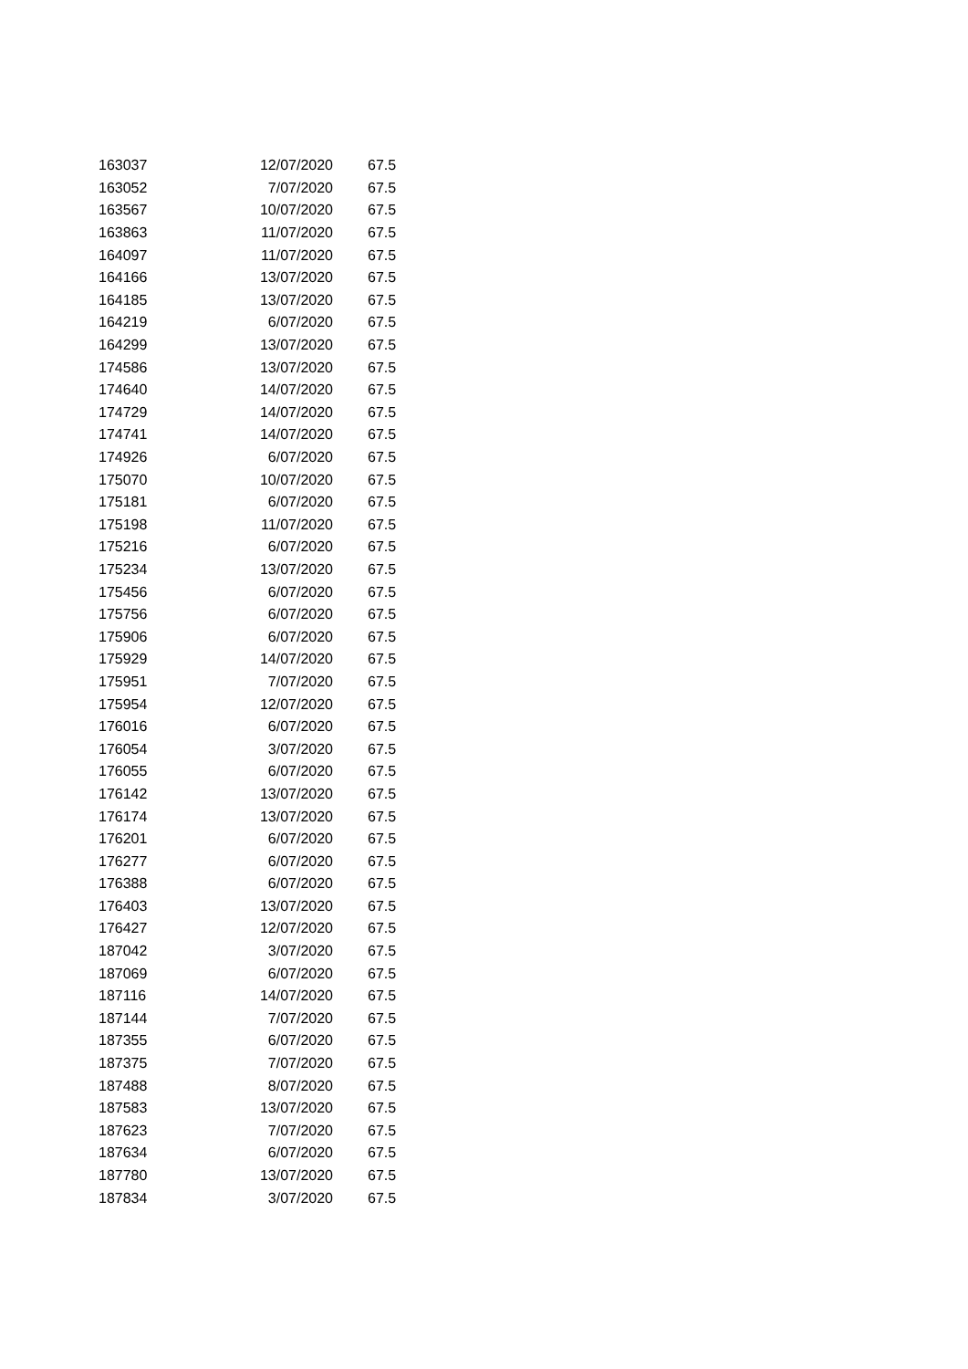| 163037 | 12/07/2020 | 67.5 |
| 163052 | 7/07/2020 | 67.5 |
| 163567 | 10/07/2020 | 67.5 |
| 163863 | 11/07/2020 | 67.5 |
| 164097 | 11/07/2020 | 67.5 |
| 164166 | 13/07/2020 | 67.5 |
| 164185 | 13/07/2020 | 67.5 |
| 164219 | 6/07/2020 | 67.5 |
| 164299 | 13/07/2020 | 67.5 |
| 174586 | 13/07/2020 | 67.5 |
| 174640 | 14/07/2020 | 67.5 |
| 174729 | 14/07/2020 | 67.5 |
| 174741 | 14/07/2020 | 67.5 |
| 174926 | 6/07/2020 | 67.5 |
| 175070 | 10/07/2020 | 67.5 |
| 175181 | 6/07/2020 | 67.5 |
| 175198 | 11/07/2020 | 67.5 |
| 175216 | 6/07/2020 | 67.5 |
| 175234 | 13/07/2020 | 67.5 |
| 175456 | 6/07/2020 | 67.5 |
| 175756 | 6/07/2020 | 67.5 |
| 175906 | 6/07/2020 | 67.5 |
| 175929 | 14/07/2020 | 67.5 |
| 175951 | 7/07/2020 | 67.5 |
| 175954 | 12/07/2020 | 67.5 |
| 176016 | 6/07/2020 | 67.5 |
| 176054 | 3/07/2020 | 67.5 |
| 176055 | 6/07/2020 | 67.5 |
| 176142 | 13/07/2020 | 67.5 |
| 176174 | 13/07/2020 | 67.5 |
| 176201 | 6/07/2020 | 67.5 |
| 176277 | 6/07/2020 | 67.5 |
| 176388 | 6/07/2020 | 67.5 |
| 176403 | 13/07/2020 | 67.5 |
| 176427 | 12/07/2020 | 67.5 |
| 187042 | 3/07/2020 | 67.5 |
| 187069 | 6/07/2020 | 67.5 |
| 187116 | 14/07/2020 | 67.5 |
| 187144 | 7/07/2020 | 67.5 |
| 187355 | 6/07/2020 | 67.5 |
| 187375 | 7/07/2020 | 67.5 |
| 187488 | 8/07/2020 | 67.5 |
| 187583 | 13/07/2020 | 67.5 |
| 187623 | 7/07/2020 | 67.5 |
| 187634 | 6/07/2020 | 67.5 |
| 187780 | 13/07/2020 | 67.5 |
| 187834 | 3/07/2020 | 67.5 |